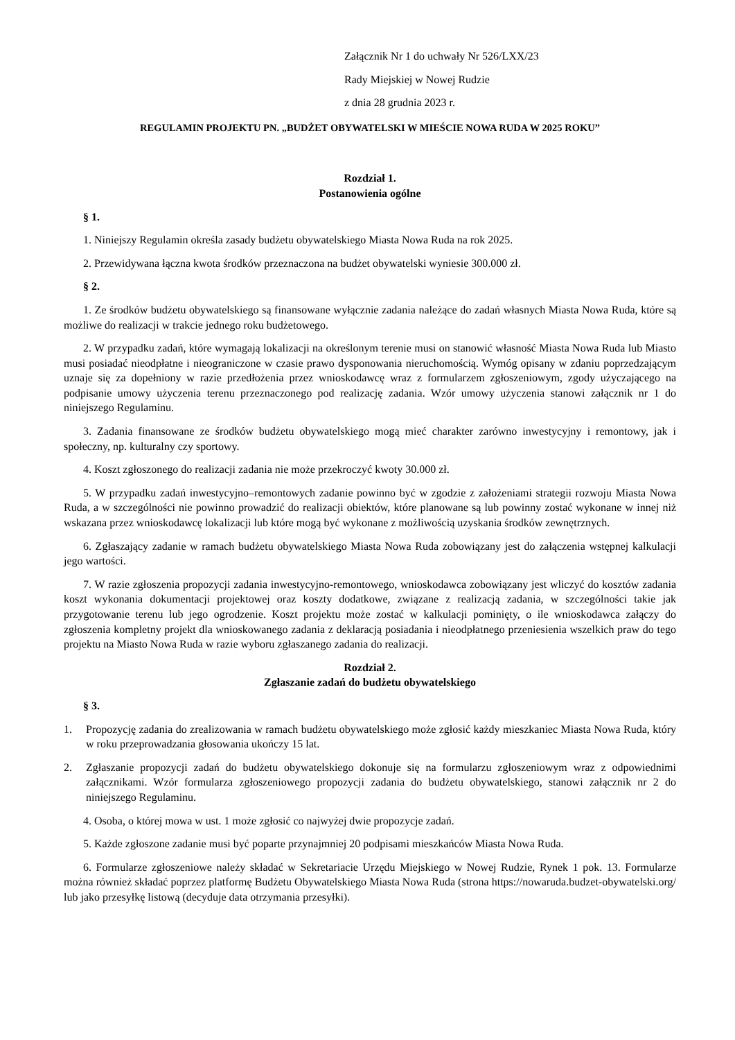Załącznik Nr 1 do uchwały Nr 526/LXX/23
Rady Miejskiej w Nowej Rudzie
z dnia 28 grudnia 2023 r.
REGULAMIN PROJEKTU PN. „BUDŻET OBYWATELSKI W MIEŚCIE NOWA RUDA W 2025 ROKU”
Rozdział 1.
Postanowienia ogólne
§ 1.
1. Niniejszy Regulamin określa zasady budżetu obywatelskiego Miasta Nowa Ruda na rok 2025.
2. Przewidywana łączna kwota środków przeznaczona na budżet obywatelski wyniesie 300.000 zł.
§ 2.
1. Ze środków budżetu obywatelskiego są finansowane wyłącznie zadania należące do zadań własnych Miasta Nowa Ruda, które są możliwe do realizacji w trakcie jednego roku budżetowego.
2. W przypadku zadań, które wymagają lokalizacji na określonym terenie musi on stanowić własność Miasta Nowa Ruda lub Miasto musi posiadać nieodpłatne i nieograniczone w czasie prawo dysponowania nieruchomością. Wymóg opisany w zdaniu poprzedzającym uznaje się za dopełniony w razie przedłożenia przez wnioskodawcę wraz z formularzem zgłoszeniowym, zgody użyczającego na podpisanie umowy użyczenia terenu przeznaczonego pod realizację zadania. Wzór umowy użyczenia stanowi załącznik nr 1 do niniejszego Regulaminu.
3. Zadania finansowane ze środków budżetu obywatelskiego mogą mieć charakter zarówno inwestycyjny i remontowy, jak i społeczny, np. kulturalny czy sportowy.
4. Koszt zgłoszonego do realizacji zadania nie może przekroczyć kwoty 30.000 zł.
5. W przypadku zadań inwestycyjno–remontowych zadanie powinno być w zgodzie z założeniami strategii rozwoju Miasta Nowa Ruda, a w szczególności nie powinno prowadzić do realizacji obiektów, które planowane są lub powinny zostać wykonane w innej niż wskazana przez wnioskodawcę lokalizacji lub które mogą być wykonane z możliwością uzyskania środków zewnętrznych.
6. Zgłaszający zadanie w ramach budżetu obywatelskiego Miasta Nowa Ruda zobowiązany jest do załączenia wstępnej kalkulacji jego wartości.
7. W razie zgłoszenia propozycji zadania inwestycyjno-remontowego, wnioskodawca zobowiązany jest wliczyć do kosztów zadania koszt wykonania dokumentacji projektowej oraz koszty dodatkowe, związane z realizacją zadania, w szczególności takie jak przygotowanie terenu lub jego ogrodzenie. Koszt projektu może zostać w kalkulacji pominięty, o ile wnioskodawca załączy do zgłoszenia kompletny projekt dla wnioskowanego zadania z deklaracją posiadania i nieodpłatnego przeniesienia wszelkich praw do tego projektu na Miasto Nowa Ruda w razie wyboru zgłaszanego zadania do realizacji.
Rozdział 2.
Zgłaszanie zadań do budżetu obywatelskiego
§ 3.
1. Propozycję zadania do zrealizowania w ramach budżetu obywatelskiego może zgłosić każdy mieszkaniec Miasta Nowa Ruda, który w roku przeprowadzania głosowania ukończy 15 lat.
2. Zgłaszanie propozycji zadań do budżetu obywatelskiego dokonuje się na formularzu zgłoszeniowym wraz z odpowiednimi załącznikami. Wzór formularza zgłoszeniowego propozycji zadania do budżetu obywatelskiego, stanowi załącznik nr 2 do niniejszego Regulaminu.
4. Osoba, o której mowa w ust. 1 może zgłosić co najwyżej dwie propozycje zadań.
5. Każde zgłoszone zadanie musi być poparte przynajmniej 20 podpisami mieszkańców Miasta Nowa Ruda.
6. Formularze zgłoszeniowe należy składać w Sekretariacie Urzędu Miejskiego w Nowej Rudzie, Rynek 1 pok. 13. Formularze można również składać poprzez platformę Budżetu Obywatelskiego Miasta Nowa Ruda (strona https://nowaruda.budzet-obywatelski.org/ lub jako przesyłkę listową (decyduje data otrzymania przesyłki).